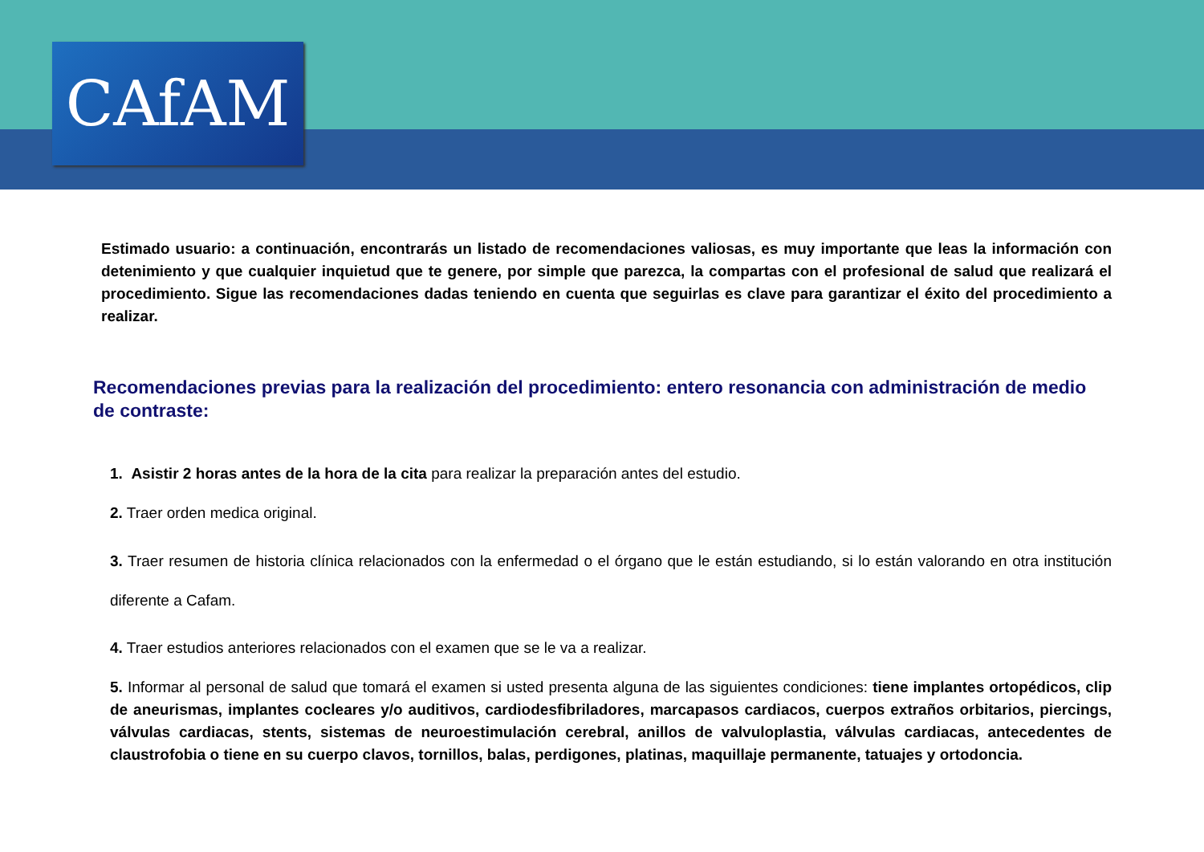CAfAM
Estimado usuario: a continuación, encontrarás un listado de recomendaciones valiosas, es muy importante que leas la información con detenimiento y que cualquier inquietud que te genere, por simple que parezca, la compartas con el profesional de salud que realizará el procedimiento. Sigue las recomendaciones dadas teniendo en cuenta que seguirlas es clave para garantizar el éxito del procedimiento a realizar.
Recomendaciones previas para la realización del procedimiento: entero resonancia con administración de medio de contraste:
1. Asistir 2 horas antes de la hora de la cita para realizar la preparación antes del estudio.
2. Traer orden medica original.
3. Traer resumen de historia clínica relacionados con la enfermedad o el órgano que le están estudiando, si lo están valorando en otra institución diferente a Cafam.
4. Traer estudios anteriores relacionados con el examen que se le va a realizar.
5. Informar al personal de salud que tomará el examen si usted presenta alguna de las siguientes condiciones: tiene implantes ortopédicos, clip de aneurismas, implantes cocleares y/o auditivos, cardiodesfibriladores, marcapasos cardiacos, cuerpos extraños orbitarios, piercings, válvulas cardiacas, stents, sistemas de neuroestimulación cerebral, anillos de valvuloplastia, válvulas cardiacas, antecedentes de claustrofobia o tiene en su cuerpo clavos, tornillos, balas, perdigones, platinas, maquillaje permanente, tatuajes y ortodoncia.